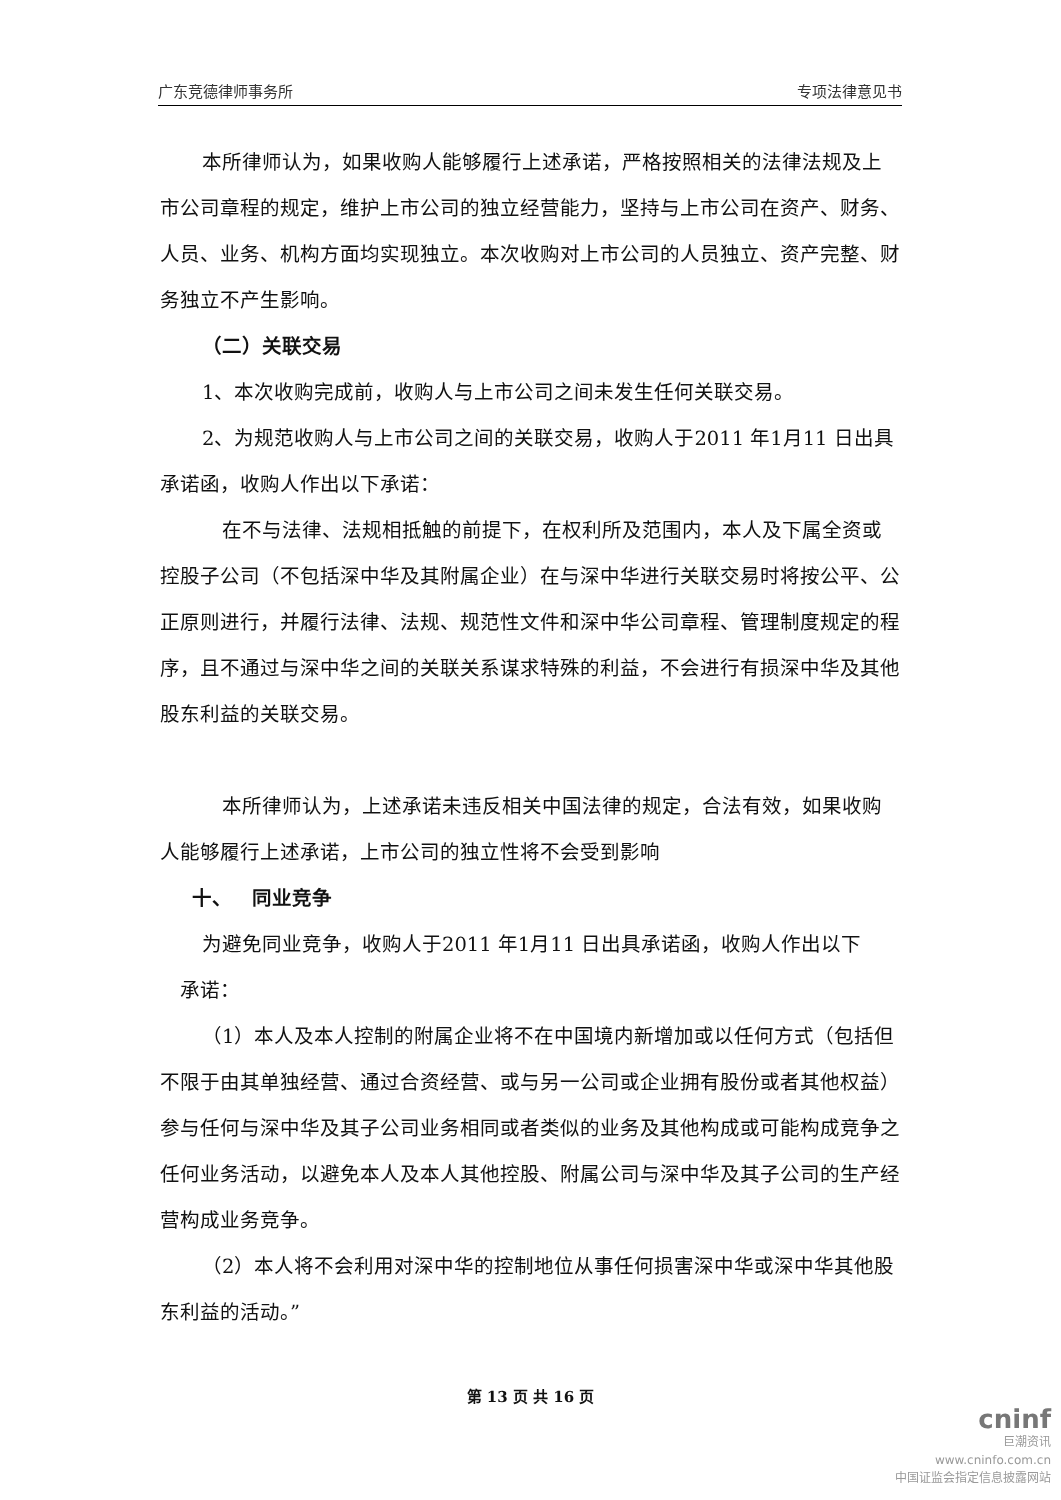广东竞德律师事务所 专项法律意见书
本所律师认为，如果收购人能够履行上述承诺，严格按照相关的法律法规及上市公司章程的规定，维护上市公司的独立经营能力，坚持与上市公司在资产、财务、人员、业务、机构方面均实现独立。本次收购对上市公司的人员独立、资产完整、财务独立不产生影响。
（二）关联交易
1、本次收购完成前，收购人与上市公司之间未发生任何关联交易。
2、为规范收购人与上市公司之间的关联交易，收购人于2011 年1月11 日出具承诺函，收购人作出以下承诺：
在不与法律、法规相抵触的前提下，在权利所及范围内，本人及下属全资或控股子公司（不包括深中华及其附属企业）在与深中华进行关联交易时将按公平、公正原则进行，并履行法律、法规、规范性文件和深中华公司章程、管理制度规定的程序，且不通过与深中华之间的关联关系谋求特殊的利益，不会进行有损深中华及其他股东利益的关联交易。
本所律师认为，上述承诺未违反相关中国法律的规定，合法有效，如果收购人能够履行上述承诺，上市公司的独立性将不会受到影响
十、 同业竞争
为避免同业竞争，收购人于2011 年1月11 日出具承诺函，收购人作出以下
承诺：
（1）本人及本人控制的附属企业将不在中国境内新增加或以任何方式（包括但不限于由其单独经营、通过合资经营、或与另一公司或企业拥有股份或者其他权益）参与任何与深中华及其子公司业务相同或者类似的业务及其他构成或可能构成竞争之任何业务活动，以避免本人及本人其他控股、附属公司与深中华及其子公司的生产经营构成业务竞争。
（2）本人将不会利用对深中华的控制地位从事任何损害深中华或深中华其他股东利益的活动。”
第 13 页 共 16 页
cninf
巨潮资讯
www.cninfo.com.cn
中国证监会指定信息披露网站